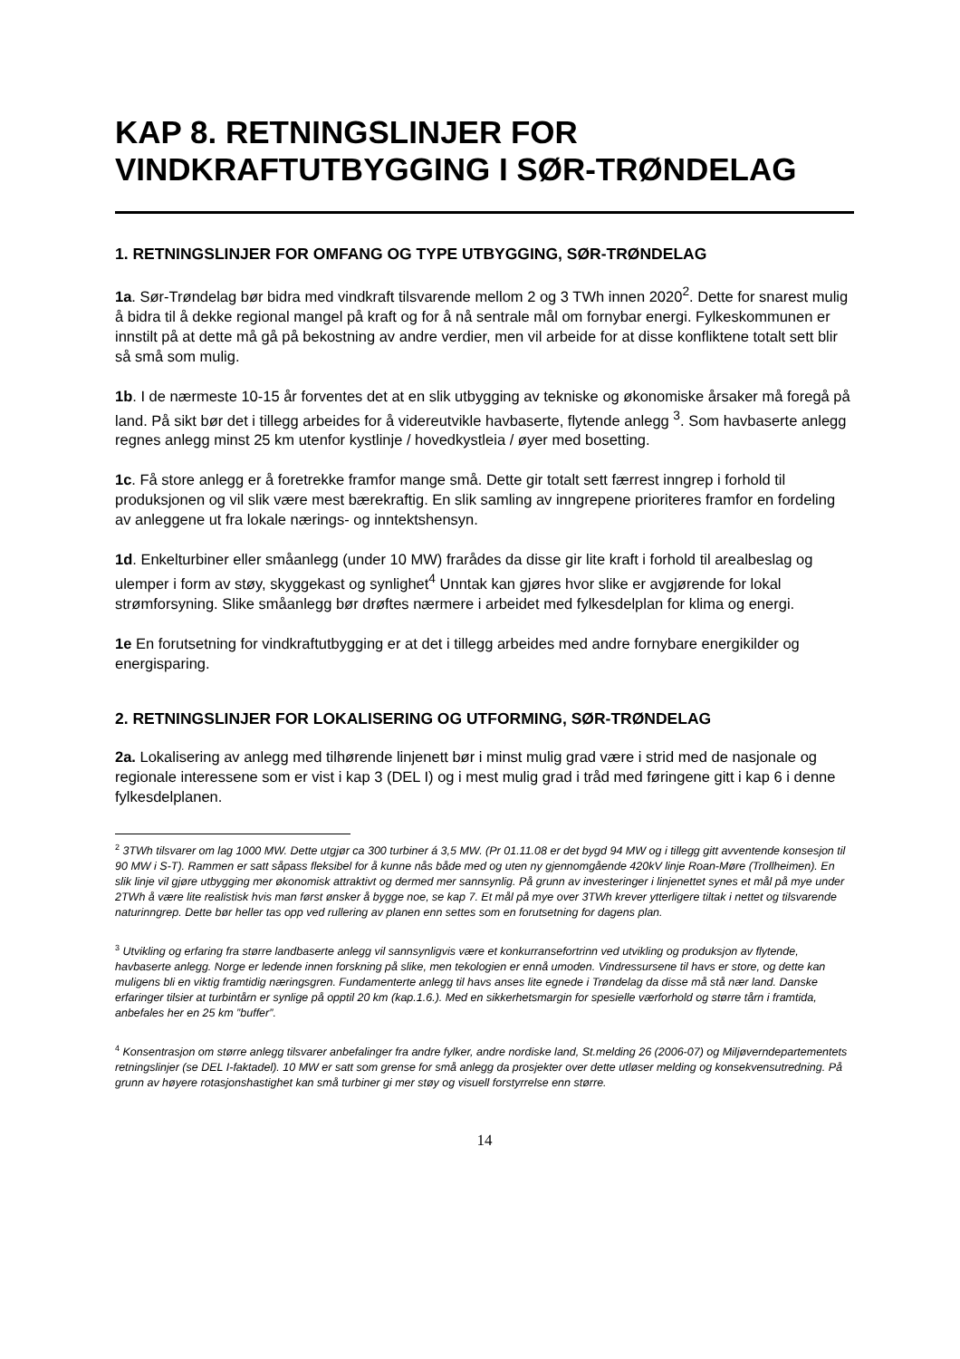KAP 8. RETNINGSLINJER FOR VINDKRAFTUTBYGGING I SØR-TRØNDELAG
1. RETNINGSLINJER FOR OMFANG OG TYPE UTBYGGING, SØR-TRØNDELAG
1a. Sør-Trøndelag bør bidra med vindkraft tilsvarende mellom 2 og 3 TWh innen 2020<sup>2</sup>. Dette for snarest mulig å bidra til å dekke regional mangel på kraft og for å nå sentrale mål om fornybar energi. Fylkeskommunen er innstilt på at dette må gå på bekostning av andre verdier, men vil arbeide for at disse konfliktene totalt sett blir så små som mulig.
1b. I de nærmeste 10-15 år forventes det at en slik utbygging av tekniske og økonomiske årsaker må foregå på land. På sikt bør det i tillegg arbeides for å videreutvikle havbaserte, flytende anlegg <sup>3</sup>. Som havbaserte anlegg regnes anlegg minst 25 km utenfor kystlinje / hovedkystleia / øyer med bosetting.
1c. Få store anlegg er å foretrekke framfor mange små. Dette gir totalt sett færrest inngrep i forhold til produksjonen og vil slik være mest bærekraftig. En slik samling av inngrepene prioriteres framfor en fordeling av anleggene ut fra lokale nærings- og inntektshensyn.
1d. Enkelturbiner eller småanlegg (under 10 MW) frarådes da disse gir lite kraft i forhold til arealbeslag og ulemper i form av støy, skyggekast og synlighet<sup>4</sup> Unntak kan gjøres hvor slike er avgjørende for lokal strømforsyning. Slike småanlegg bør drøftes nærmere i arbeidet med fylkesdelplan for klima og energi.
1e En forutsetning for vindkraftutbygging er at det i tillegg arbeides med andre fornybare energikilder og energisparing.
2. RETNINGSLINJER FOR LOKALISERING OG UTFORMING, SØR-TRØNDELAG
2a. Lokalisering av anlegg med tilhørende linjenett bør i minst mulig grad være i strid med de nasjonale og regionale interessene som er vist i kap 3 (DEL I) og i mest mulig grad i tråd med føringene gitt i kap 6 i denne fylkesdelplanen.
<sup>2</sup> 3TWh tilsvarer om lag 1000 MW. Dette utgjør ca 300 turbiner á 3,5 MW. (Pr 01.11.08 er det bygd 94 MW og i tillegg gitt avventende konsesjon til 90 MW i S-T). Rammen er satt såpass fleksibel for å kunne nås både med og uten ny gjennomgående 420kV linje Roan-Møre (Trollheimen). En slik linje vil gjøre utbygging mer økonomisk attraktivt og dermed mer sannsynlig. På grunn av investeringer i linjenettet synes et mål på mye under 2TWh å være lite realistisk hvis man først ønsker å bygge noe, se kap 7. Et mål på mye over 3TWh krever ytterligere tiltak i nettet og tilsvarende naturinngrep. Dette bør heller tas opp ved rullering av planen enn settes som en forutsetning for dagens plan.
<sup>3</sup> Utvikling og erfaring fra større landbaserte anlegg vil sannsynligvis være et konkurransefortrinn ved utvikling og produksjon av flytende, havbaserte anlegg. Norge er ledende innen forskning på slike, men tekologien er ennå umoden. Vindressursene til havs er store, og dette kan muligens bli en viktig framtidig næringsgren. Fundamenterte anlegg til havs anses lite egnede i Trøndelag da disse må stå nær land. Danske erfaringer tilsier at turbintårn er synlige på opptil 20 km (kap.1.6.). Med en sikkerhetsmargin for spesielle værforhold og større tårn i framtida, anbefales her en 25 km ”buffer”.
<sup>4</sup> Konsentrasjon om større anlegg tilsvarer anbefalinger fra andre fylker, andre nordiske land, St.melding 26 (2006-07) og Miljøverndepartementets retningslinjer (se DEL I-faktadel). 10 MW er satt som grense for små anlegg da prosjekter over dette utløser melding og konsekvensutredning. På grunn av høyere rotasjonshastighet kan små turbiner gi mer støy og visuell forstyrrelse enn større.
14